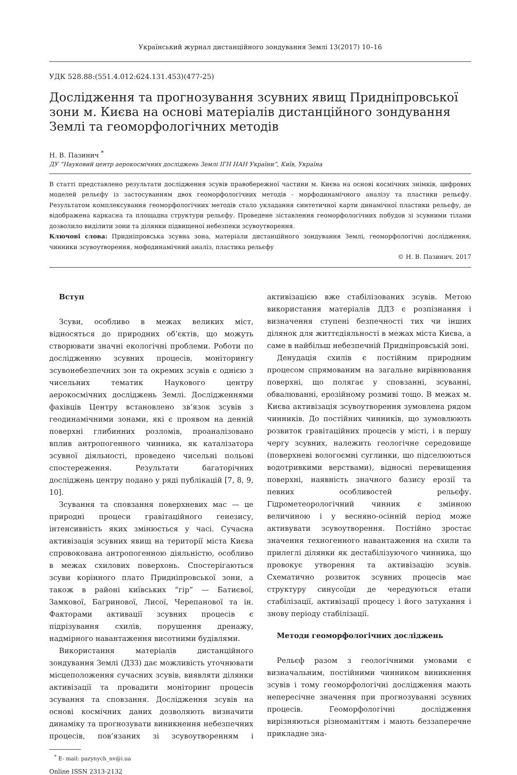Український журнал дистанційного зондування Землі 13(2017) 10–16
УДК 528.88:(551.4.012:624.131.453)(477-25)
Дослідження та прогнозування зсувних явищ Придніпровської зони м. Києва на основі матеріалів дистанційного зондування Землі та геоморфологічних методів
Н. В. Пазинич <sup>*</sup>
ДУ “Науковий центр аерокосмічних досліджень Землі ІГН НАН України”, Київ, Україна
В статті представлено результати дослідження зсувів правобережної частини м. Києва на основі космічних знімків, цифрових моделей рельєфу із застосуванням двох геоморфологічних методів - морфодинамічного аналізу та пластики рельєфу. Результатом комплексування геоморфологічних методів стало укладання синтетичної карти динамічної пластики рельєфу, де відображена каркасна та площадна структури рельєфу. Проведене зіставлення геоморфологічних побудов зі зсувними тілами дозволило виділити зони та ділянки підвищеної небезпеки зсувоутворення.
Ключові слова: Придніпровська зсувна зона, матеріали дистанційного зондування Землі, геоморфологічні дослідження, чинники зсувоутворення, мофодинамічний аналіз, пластика рельєфу
© Н. В. Пазинич. 2017
Вступ
Зсуви, особливо в межах великих міст, відносяться до природних об’єктів, що можуть створювати значні екологічні проблеми. Роботи по дослідженню зсувних процесів, моніторингу зсувонебезпечних зон та окремих зсувів є однією з чисельних тематик Наукового центру аерокосмічних досліджень Землі. Дослідженнями фахівців Центру встановлено зв’язок зсувів з геодинамічними зонами, які є проявом на денній поверхні глибинних розломів, проаналізовано вплив антропогенного чинника, як каталізатора зсувної діяльності, проведено чисельні польові спостереження. Результати багаторічних досліджень центру подано у ряді публікацій [7, 8, 9, 10].
Зсування та сповзання поверхневих мас — це природні процеси гравітаційного генезису, інтенсивність яких змінюється у часі. Сучасна активізація зсувних явищ на території міста Києва спровокована антропогенною діяльністю, особливо в межах схилових поверхонь. Спостерігаються зсуви корінного плато Придніпровської зони, а також в районі київських “гір” — Батиєвої, Замкової, Багринової, Лисої, Черепанової та ін. Факторами активації зсувних процесів є підрізування схилів, порушення дренажу, надмірного навантаження висотними будівлями.
Використання матеріалів дистанційного зондування Землі (ДЗЗ) дає можливість уточнювати місцеположення сучасних зсувів, виявляти ділянки активізації та провадити моніторинг процесів зсування та сповзання. Дослідження зсувів на основі космічних даних дозволяють визначити динаміку та прогнозувати виникнення небезпечних процесів, пов’язаних зі зсувоутворенням і активізацією вже стабілізованих зсувів. Метою використання матеріалів ДДЗ є розпізнання і визначення ступені безпечності тих чи інших ділянок для життєдіяльності в межах міста Києва, а саме в найбільш небезпечній Придніпровській зоні.
Денудація схилів є постійним природним процесом спрямованим на загальне вирівнювання поверхні, що полягає у сповзанні, зсуванні, обвалюванні, ерозійному розмиві тощо. В межах м. Києва активізація зсувоутворення зумовлена рядом чинників. До постійних чинників, що зумовлюють розвиток гравітаційних процесів у місті, і в першу чергу зсувних, належить геологічне середовище (поверхневі вологоємні суглинки, що підселюються водотривкими верствами), відносні перевищення поверхні, наявність значного базису ерозії та певних особливостей рельєфу. Гідрометеорологічний чинник є змінною величиною і у весняно-осінній період може активувати зсувоутворення. Постійно зростає значення техногенного навантаження на схили та прилеглі ділянки як дестабілізуючого чинника, що провокує утворення та активізацію зсувів. Схематично розвиток зсувних процесів має структуру синусоїди де чередуються етапи стабілізації, активізації процесу і його затухання і знову періоду стабілізації.
Методи геоморфологічних досліджень
Рельєф разом з геологічними умовами є визначальним, постійними чинником виникнення зсувів і тому геоморфологічні дослідження мають непересічне значення при прогнозуванні зсувних процесів. Геоморфологічні дослідження вирізняються різноманіттям і мають беззаперечне прикладне зна-
<sup>*</sup> E- mail: pazynych_nv@i.ua
Online ISSN 2313-2132